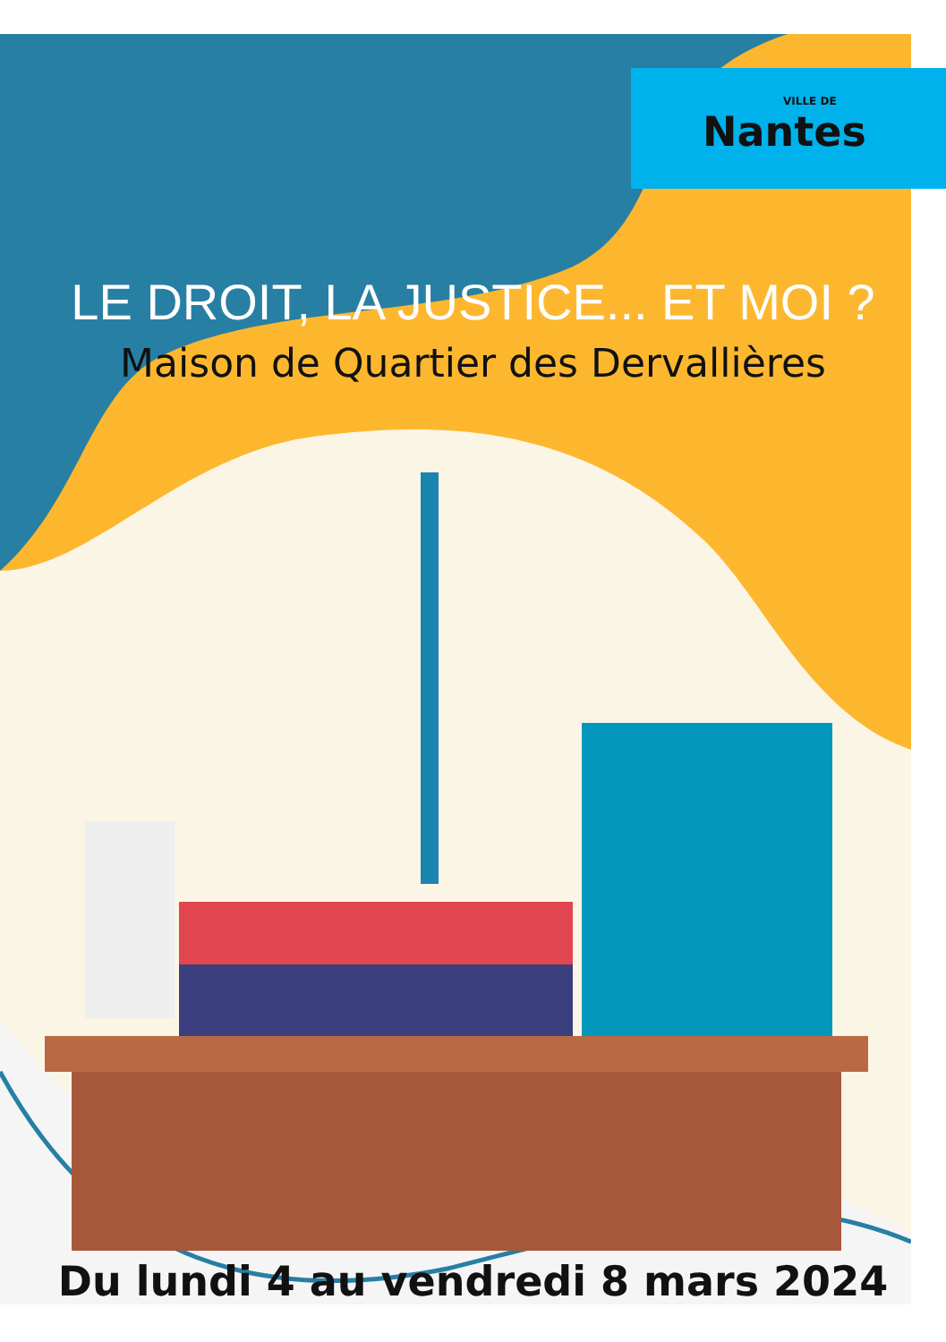VILLE DE
Nantes
LE DROIT, LA JUSTICE... ET MOI ?
Maison de Quartier des Dervallières
Du lundi 4 au vendredi 8 mars 2024